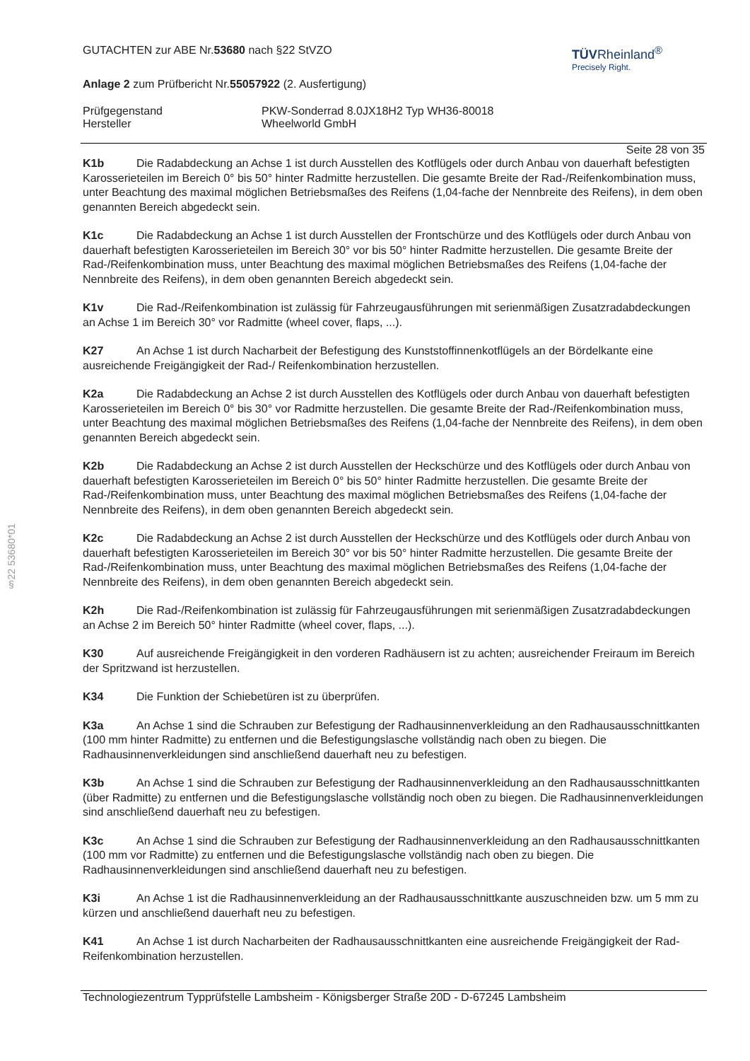§22 53680*01
GUTACHTEN zur ABE Nr.53680 nach §22 StVZO
TÜVRheinland<sup>®</sup>
Precisely Right.
Anlage 2 zum Prüfbericht Nr.55057922 (2. Ausfertigung)
Prüfgegenstand
Hersteller
PKW-Sonderrad 8.0JX18H2 Typ WH36-80018
Wheelworld GmbH
Seite 28 von 35
K1b Die Radabdeckung an Achse 1 ist durch Ausstellen des Kotflügels oder durch Anbau von dauerhaft befestigten Karosserieteilen im Bereich 0° bis 50° hinter Radmitte herzustellen. Die gesamte Breite der Rad-/Reifenkombination muss, unter Beachtung des maximal möglichen Betriebsmaßes des Reifens (1,04-fache der Nennbreite des Reifens), in dem oben genannten Bereich abgedeckt sein.
K1c Die Radabdeckung an Achse 1 ist durch Ausstellen der Frontschürze und des Kotflügels oder durch Anbau von dauerhaft befestigten Karosserieteilen im Bereich 30° vor bis 50° hinter Radmitte herzustellen. Die gesamte Breite der Rad-/Reifenkombination muss, unter Beachtung des maximal möglichen Betriebsmaßes des Reifens (1,04-fache der Nennbreite des Reifens), in dem oben genannten Bereich abgedeckt sein.
K1v Die Rad-/Reifenkombination ist zulässig für Fahrzeugausführungen mit serienmäßigen Zusatzradabdeckungen an Achse 1 im Bereich 30° vor Radmitte (wheel cover, flaps, ...).
K27 An Achse 1 ist durch Nacharbeit der Befestigung des Kunststoffinnenkotflügels an der Bördelkante eine ausreichende Freigängigkeit der Rad-/ Reifenkombination herzustellen.
K2a Die Radabdeckung an Achse 2 ist durch Ausstellen des Kotflügels oder durch Anbau von dauerhaft befestigten Karosserieteilen im Bereich 0° bis 30° vor Radmitte herzustellen. Die gesamte Breite der Rad-/Reifenkombination muss, unter Beachtung des maximal möglichen Betriebsmaßes des Reifens (1,04-fache der Nennbreite des Reifens), in dem oben genannten Bereich abgedeckt sein.
K2b Die Radabdeckung an Achse 2 ist durch Ausstellen der Heckschürze und des Kotflügels oder durch Anbau von dauerhaft befestigten Karosserieteilen im Bereich 0° bis 50° hinter Radmitte herzustellen. Die gesamte Breite der Rad-/Reifenkombination muss, unter Beachtung des maximal möglichen Betriebsmaßes des Reifens (1,04-fache der Nennbreite des Reifens), in dem oben genannten Bereich abgedeckt sein.
K2c Die Radabdeckung an Achse 2 ist durch Ausstellen der Heckschürze und des Kotflügels oder durch Anbau von dauerhaft befestigten Karosserieteilen im Bereich 30° vor bis 50° hinter Radmitte herzustellen. Die gesamte Breite der Rad-/Reifenkombination muss, unter Beachtung des maximal möglichen Betriebsmaßes des Reifens (1,04-fache der Nennbreite des Reifens), in dem oben genannten Bereich abgedeckt sein.
K2h Die Rad-/Reifenkombination ist zulässig für Fahrzeugausführungen mit serienmäßigen Zusatzradabdeckungen an Achse 2 im Bereich 50° hinter Radmitte (wheel cover, flaps, ...).
K30 Auf ausreichende Freigängigkeit in den vorderen Radhäusern ist zu achten; ausreichender Freiraum im Bereich der Spritzwand ist herzustellen.
K34 Die Funktion der Schiebetüren ist zu überprüfen.
K3a An Achse 1 sind die Schrauben zur Befestigung der Radhausinnenverkleidung an den Radhausausschnittkanten (100 mm hinter Radmitte) zu entfernen und die Befestigungslasche vollständig nach oben zu biegen. Die Radhausinnenverkleidungen sind anschließend dauerhaft neu zu befestigen.
K3b An Achse 1 sind die Schrauben zur Befestigung der Radhausinnenverkleidung an den Radhausausschnittkanten (über Radmitte) zu entfernen und die Befestigungslasche vollständig noch oben zu biegen. Die Radhausinnenverkleidungen sind anschließend dauerhaft neu zu befestigen.
K3c An Achse 1 sind die Schrauben zur Befestigung der Radhausinnenverkleidung an den Radhausausschnittkanten (100 mm vor Radmitte) zu entfernen und die Befestigungslasche vollständig nach oben zu biegen. Die Radhausinnenverkleidungen sind anschließend dauerhaft neu zu befestigen.
K3i An Achse 1 ist die Radhausinnenverkleidung an der Radhausausschnittkante auszuschneiden bzw. um 5 mm zu kürzen und anschließend dauerhaft neu zu befestigen.
K41 An Achse 1 ist durch Nacharbeiten der Radhausausschnittkanten eine ausreichende Freigängigkeit der Rad-Reifenkombination herzustellen.
Technologiezentrum Typprüfstelle Lambsheim - Königsberger Straße 20D - D-67245 Lambsheim